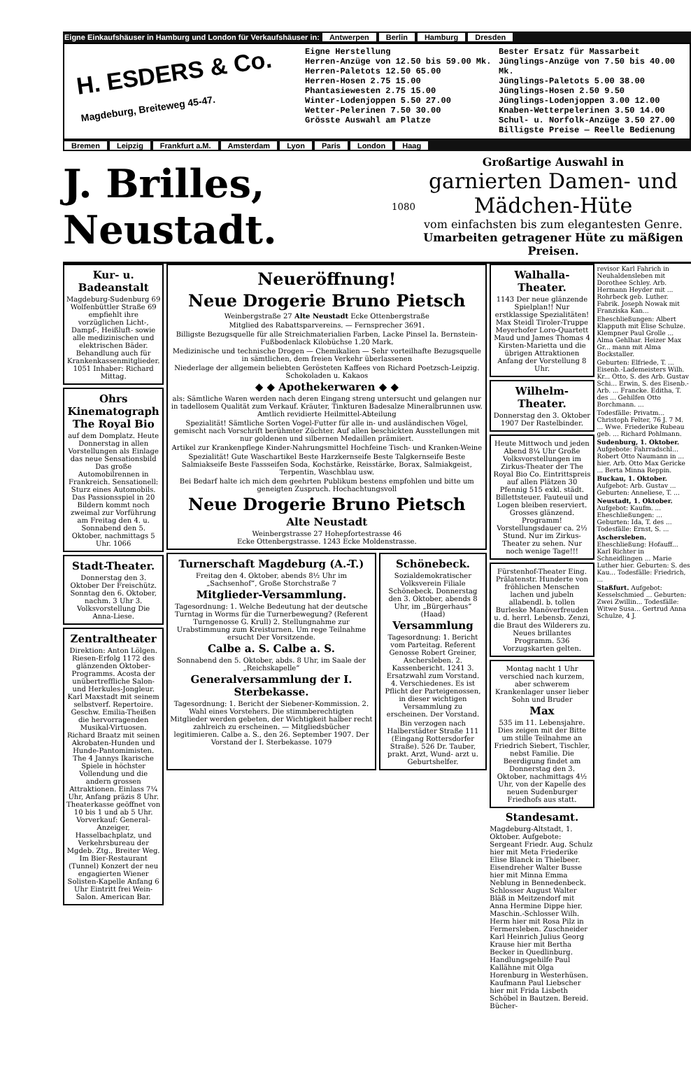Eigne Einkaufshäuser in Hamburg und London für Verkaufshäuser in: Antwerpen Berlin Hamburg Dresden
H. ESDERS & Co.
Magdeburg, Breiteweg 45-47.
Eigne Herstellung
Herren-Anzüge von 12.50 bis 59.00 Mk.
Herren-Paletots 12.50 65.00
Herren-Hosen 2.75 15.00
Phantasiewesten 2.75 15.00
Winter-Lodenjoppen 5.50 27.00
Wetter-Pelerinen 7.50 30.00
Grösste Auswahl am Platze
Bester Ersatz für Massarbeit
Jünglings-Anzüge von 7.50 bis 40.00 Mk.
Jünglings-Paletots 5.00 38.00
Jünglings-Hosen 2.50 9.50
Jünglings-Lodenjoppen 3.00 12.00
Knaben-Wetterpelerinen 3.50 14.00
Schul- u. Norfolk-Anzüge 3.50 27.00
Billigste Preise — Reelle Bedienung
Bremen Leipzig Frankfurt a.M. Amsterdam Lyon Paris London Haag
J. Brilles, Neustadt.
1080
Großartige Auswahl in
garnierten Damen- und Mädchen-Hüte
vom einfachsten bis zum elegantesten Genre.
Umarbeiten getragener Hüte zu mäßigen Preisen.
Kur- u. Badeanstalt
Magdeburg-Sudenburg 69 Wolfenbüttler Straße 69 empfiehlt ihre vorzüglichen Licht-, Dampf-, Heißluft- sowie alle medizinischen und elektrischen Bäder. Behandlung auch für Krankenkassenmitglieder. 1051 Inhaber: Richard Mittag.
Ohrs Kinematograph The Royal Bio
auf dem Domplatz. Heute Donnerstag in allen Vorstellungen als Einlage das neue Sensationsbild Das große Automobilrennen in Frankreich. Sensationell: Sturz eines Automobils. Das Passionsspiel in 20 Bildern kommt noch zweimal zur Vorführung am Freitag den 4. u. Sonnabend den 5. Oktober, nachmittags 5 Uhr. 1066
Stadt-Theater.
Donnerstag den 3. Oktober Der Freischütz. Sonntag den 6. Oktober, nachm. 3 Uhr 3. Volksvorstellung Die Anna-Liese.
Zentraltheater
Direktion: Anton Lölgen. Riesen-Erfolg 1172 des glänzenden Oktober-Programms. Acosta der unübertreffliche Salon- und Herkules-Jongleur. Karl Maxstadt mit seinem selbstverf. Repertoire. Geschw. Emilia-Theißen die hervorragenden Musikal-Virtuosen. Richard Braatz mit seinen Akrobaten-Hunden und Hunde-Pantomimisten. The 4 Jannys Ikarische Spiele in höchster Vollendung und die andern grossen Attraktionen. Einlass 7¼ Uhr, Anfang präzis 8 Uhr. Theaterkasse geöffnet von 10 bis 1 und ab 5 Uhr. Vorverkauf: General-Anzeiger, Hasselbachplatz, und Verkehrsbureau der Mgdeb. Ztg., Breiter Weg. Im Bier-Restaurant (Tunnel) Konzert der neu engagierten Wiener Solisten-Kapelle Anfang 6 Uhr Eintritt frei Wein-Salon. American Bar.
Neueröffnung!
Neue Drogerie Bruno Pietsch
Weinbergstraße 27 Alte Neustadt Ecke Ottenbergstraße
Mitglied des Rabattsparvereins. — Fernsprecher 3691.
Billigste Bezugsquelle für alle Streichmaterialien Farben, Lacke Pinsel Ia. Bernstein-Fußbodenlack Kilobüchse 1.20 Mark.
Medizinische und technische Drogen — Chemikalien — Sehr vorteilhafte Bezugsquelle in sämtlichen, dem freien Verkehr überlassenen
Niederlage der allgemein beliebten Gerösteten Kaffees von Richard Poetzsch-Leipzig. Schokoladen u. Kakaos
◆ ◆ Apothekerwaren ◆ ◆
als: Sämtliche Waren werden nach deren Eingang streng untersucht und gelangen nur in tadellosem Qualität zum Verkauf. Kräuter, Tinkturen Badesalze Mineralbrunnen usw. Amtlich revidierte Heilmittel-Abteilung
Spezialität! Sämtliche Sorten Vogel-Futter für alle in- und ausländischen Vögel, gemischt nach Vorschrift berühmter Züchter. Auf allen beschickten Ausstellungen mit nur goldenen und silbernen Medaillen prämiiert.
Artikel zur Krankenpflege Kinder-Nahrungsmittel Hochfeine Tisch- und Kranken-Weine
Spezialität! Gute Waschartikel Beste Harzkernseife Beste Talgkernseife Beste Salmiakseife Beste Fassseifen Soda, Kochstärke, Reisstärke, Borax, Salmiakgeist, Terpentin, Waschblau usw.
Bei Bedarf halte ich mich dem geehrten Publikum bestens empfohlen und bitte um geneigten Zuspruch. Hochachtungsvoll
Neue Drogerie Bruno Pietsch
Alte Neustadt
Weinbergstrasse 27 Hohepfortestrasse 46
Ecke Ottenbergstrasse. 1243 Ecke Moldenstrasse.
Turnerschaft Magdeburg (A.-T.)
Freitag den 4. Oktober, abends 8½ Uhr im „Sachsenhof“, Große Storchstraße 7
Mitglieder-Versammlung.
Tagesordnung: 1. Welche Bedeutung hat der deutsche Turntag in Worms für die Turnerbewegung? (Referent Turngenosse G. Krull) 2. Stellungnahme zur Urabstimmung zum Kreisturnen. Um rege Teilnahme ersucht Der Vorsitzende.
Calbe a. S. Calbe a. S.
Sonnabend den 5. Oktober, abds. 8 Uhr, im Saale der „Reichskapelle“
Generalversammlung der I. Sterbekasse.
Tagesordnung: 1. Bericht der Siebener-Kommission. 2. Wahl eines Vorstehers. Die stimmberechtigten Mitglieder werden gebeten, der Wichtigkeit halber recht zahlreich zu erscheinen. — Mitgliedsbücher legitimieren. Calbe a. S., den 26. September 1907. Der Vorstand der I. Sterbekasse. 1079
Schönebeck.
Sozialdemokratischer Volksverein Filiale Schönebeck. Donnerstag den 3. Oktober, abends 8 Uhr, im „Bürgerhaus“ (Haad)
Versammlung
Tagesordnung: 1. Bericht vom Parteitag. Referent Genosse Robert Greiner, Aschersleben. 2. Kassenbericht. 1241 3. Ersatzwahl zum Vorstand. 4. Verschiedenes. Es ist Pflicht der Parteigenossen, in dieser wichtigen Versammlung zu erscheinen. Der Vorstand.
Bin verzogen nach Halberstädter Straße 111 (Eingang Rottersdorfer Straße). 526 Dr. Tauber, prakt. Arzt, Wund- arzt u. Geburtshelfer.
Walhalla-Theater.
1143 Der neue glänzende Spielplan!! Nur erstklassige Spezialitäten! Max Steidl Tiroler-Truppe Meyerhofer Loro-Quartett Maud und James Thomas 4 Kirsten-Marietta und die übrigen Attraktionen Anfang der Vorstellung 8 Uhr.
Wilhelm-Theater.
Donnerstag den 3. Oktober 1907 Der Rastelbinder.
Heute Mittwoch und jeden Abend 8¼ Uhr Große Volksvorstellungen im Zirkus-Theater der The Royal Bio Co. Eintrittspreis auf allen Plätzen 30 Pfennig 515 exkl. städt. Billettsteuer. Fauteuil und Logen bleiben reserviert. Grosses glänzend. Programm! Vorstellungsdauer ca. 2½ Stund. Nur im Zirkus-Theater zu sehen. Nur noch wenige Tage!!!
Fürstenhof-Theater Eing. Prälatenstr. Hunderte von fröhlichen Menschen lachen und jubeln allabendl. b. tollen Burleske Manöverfreuden u. d. herrl. Lebensb. Zenzi, die Braut des Wilderers zu. Neues brillantes Programm. 536 Vorzugskarten gelten.
Montag nacht 1 Uhr verschied nach kurzem, aber schwerem Krankenlager unser lieber Sohn und Bruder
Max
535 im 11. Lebensjahre. Dies zeigen mit der Bitte um stille Teilnahme an Friedrich Siebert, Tischler, nebst Familie. Die Beerdigung findet am Donnerstag den 3. Oktober, nachmittags 4½ Uhr, von der Kapelle des neuen Sudenburger Friedhofs aus statt.
Standesamt.
Magdeburg-Altstadt, 1. Oktober. Aufgebote: Sergeant Friedr. Aug. Schulz hier mit Meta Friederike Elise Blanck in Thielbeer. Eisendreher Walter Busse hier mit Minna Emma Neblung in Bennedenbeck. Schlosser August Walter Bläß in Meitzendorf mit Anna Hermine Dippe hier. Maschin.-Schlosser Wilh. Herm hier mit Rosa Pilz in Fermersleben. Zuschneider Karl Heinrich Julius Georg Krause hier mit Bertha Becker in Quedlinburg. Handlungsgehilfe Paul Kallähne mit Olga Horenburg in Westerhüsen. Kaufmann Paul Liebscher hier mit Frida Lisbeth Schöbel in Bautzen. Bereid. Bücher-
revisor Karl Fahrich in Neuhaldensleben mit Dorothee Schley. Arb. Hermann Heyder mit ... Rohrbeck geb. Luther. Fabrik. Joseph Nowak mit Franziska Kan...
Eheschließungen: Albert Klapputh mit Elise Schulze. Klempner Paul Grolle ... Alma Gehlhar. Heizer Max Gr... mann mit Alma Bockstaller.
Geburten: Elfriede, T. ... Eisenb.-Lademeisters Wilh. Kr... Otto, S. des Arb. Gustav Schi... Erwin, S. des Eisenb.-Arb. ... Francke. Editha, T. des ... Gehilfen Otto Borchmann. ...
Todesfälle: Privatm... Christoph Felter, 76 J. 7 M. ... Wwe. Friederike Rubeau geb. ... Richard Pohlmann.
Sudenburg, 1. Oktober. Aufgebote: Fahrradschl... Robert Otto Naumann in ... hier. Arb. Otto Max Gericke ... Berta Minna Reppin.
Buckau, 1. Oktober. Aufgebot: Arb. Gustav ... Geburten: Anneliese, T. ...
Neustadt, 1. Oktober. Aufgebot: Kaufm. ... Eheschließungen: ... Geburten: Ida, T. des ... Todesfälle: Ernst, S. ...
Aschersleben. Eheschließung: Hofauff... Karl Richter in Schneidlingen ... Marie Luther hier. Geburten: S. des Kau... Todesfälle: Friedrich, ...
Staßfurt. Aufgebot: Kesselschmied ... Geburten: Zwei Zwillin... Todesfälle: Witwe Susa... Gertrud Anna Schulze, 4 J.